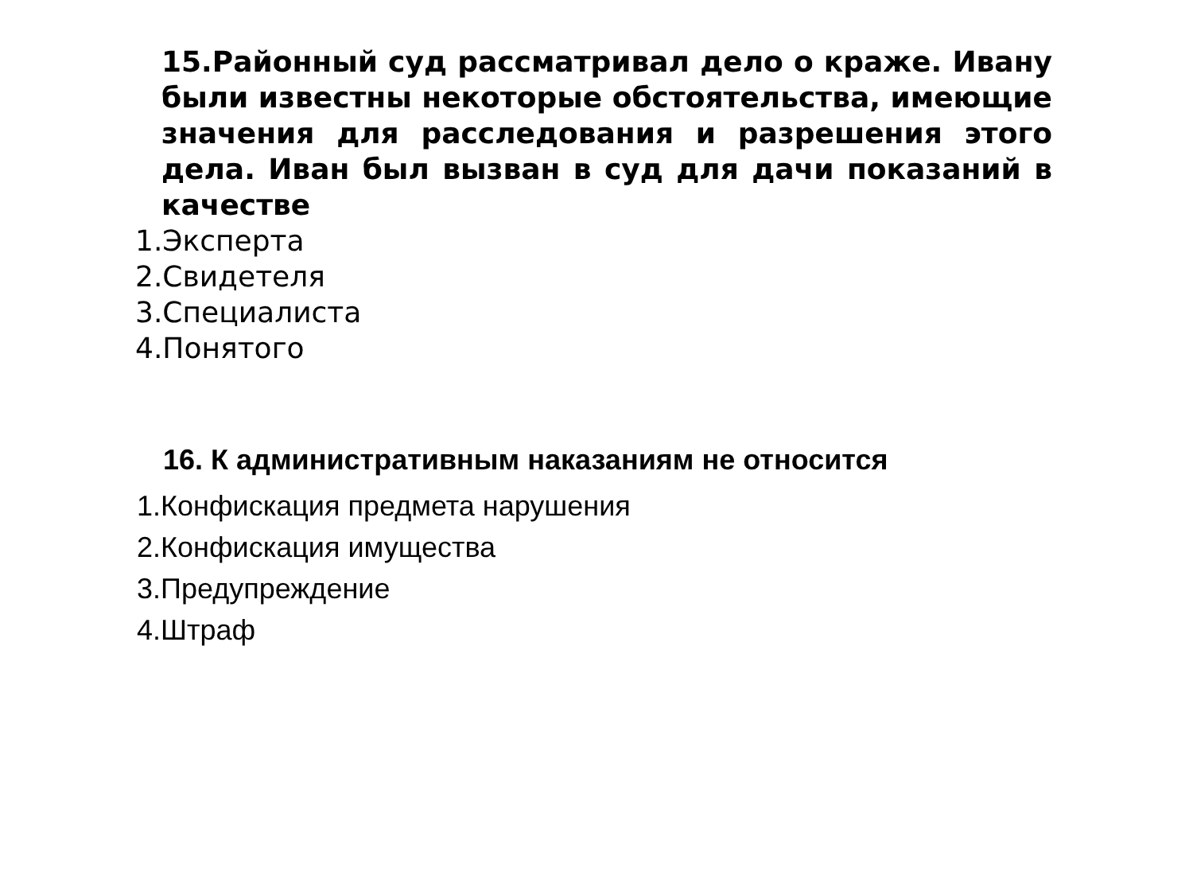15.Районный суд рассматривал дело о краже. Ивану были известны некоторые обстоятельства, имеющие значения для расследования и разрешения этого дела. Иван был вызван в суд для дачи показаний в качестве
1.Эксперта
2.Свидетеля
3.Специалиста
4.Понятого
16. К административным наказаниям не относится
1.Конфискация предмета нарушения
2.Конфискация имущества
3.Предупреждение
4.Штраф